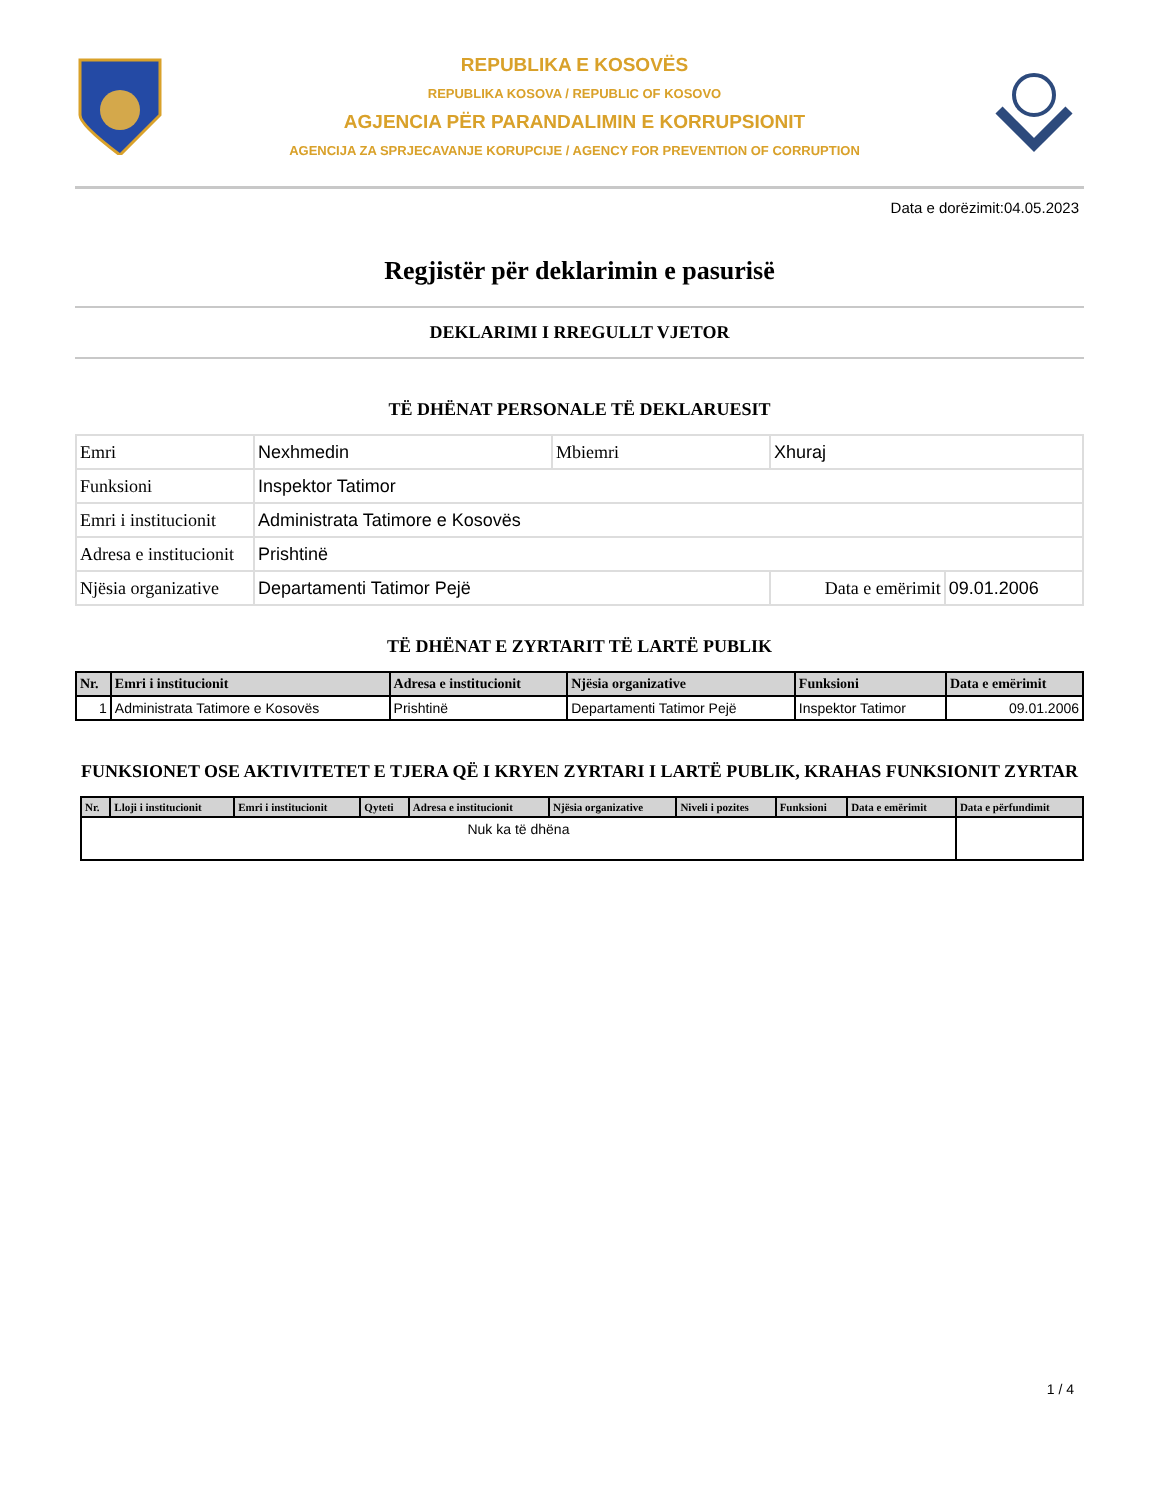REPUBLIKA E KOSOVËS
REPUBLIKA KOSOVA / REPUBLIC OF KOSOVO
AGJENCIA PËR PARANDALIMIN E KORRUPSIONIT
AGENCIJA ZA SPRJECAVANJE KORUPCIJE / AGENCY FOR PREVENTION OF CORRUPTION
Data e dorëzimit:04.05.2023
Regjistër për deklarimin e pasurisë
DEKLARIMI I RREGULLT VJETOR
TË DHËNAT PERSONALE TË DEKLARUESIT
| Emri | Nexhmedin | Mbiemri | Xhuraj | |
| Funksioni | Inspektor Tatimor | | | |
| Emri i institucionit | Administrata Tatimore e Kosovës | | | |
| Adresa e institucionit | Prishtinë | | | |
| Njësia organizative | Departamenti Tatimor Pejë | | Data e emërimit | 09.01.2006 |
TË DHËNAT E ZYRTARIT TË LARTË PUBLIK
| Nr. | Emri i institucionit | Adresa e institucionit | Njësia organizative | Funksioni | Data e emërimit |
| --- | --- | --- | --- | --- | --- |
| 1 | Administrata Tatimore e Kosovës | Prishtinë | Departamenti Tatimor Pejë | Inspektor Tatimor | 09.01.2006 |
FUNKSIONET OSE AKTIVITETET E TJERA QË I KRYEN ZYRTARI I LARTË PUBLIK, KRAHAS FUNKSIONIT ZYRTAR
| Nr. | Lloji i institucionit | Emri i institucionit | Qyteti | Adresa e institucionit | Njësia organizative | Niveli i pozites | Funksioni | Data e emërimit | Data e përfundimit |
| --- | --- | --- | --- | --- | --- | --- | --- | --- | --- |
| Nuk ka të dhëna | | | | | | | | | |
1 / 4